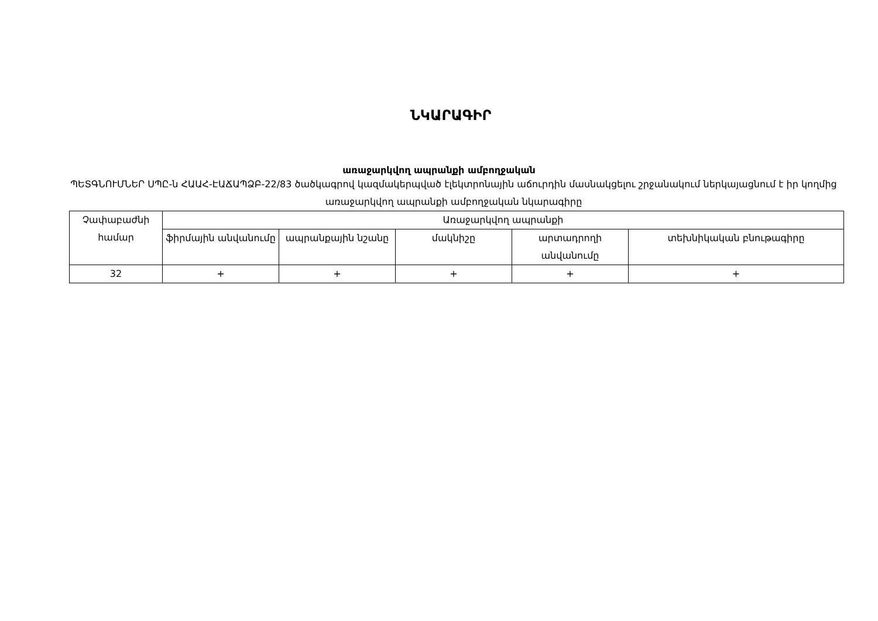ՆԿԱՐԱԳԻՐ
առաջարկվող ապրանքի ամբողջական
ՊԵՏԳՆՈՒՄՆԵՐ ՍՊԸ-ն ՀԱԱՀ-ԷԱՃԱՊՁԲ-22/83 ծածկագրով կազմակերպված էլեկտրոնային աճուրդին մասնակցելու շրջանակում ներկայացնում է իր կողմից առաջարկվող ապրանքի ամբողջական նկարագիրը
| Չափաբաժնի համար | Առաջարկվող ապրանքի | | | | |
| | ֆիրմային անվանումը | ապրանքային նշանը | մակնիշը | արտադրողի անվանումը | տեխնիկական բնութագիրը |
| 32 | + | + | + | + | + |